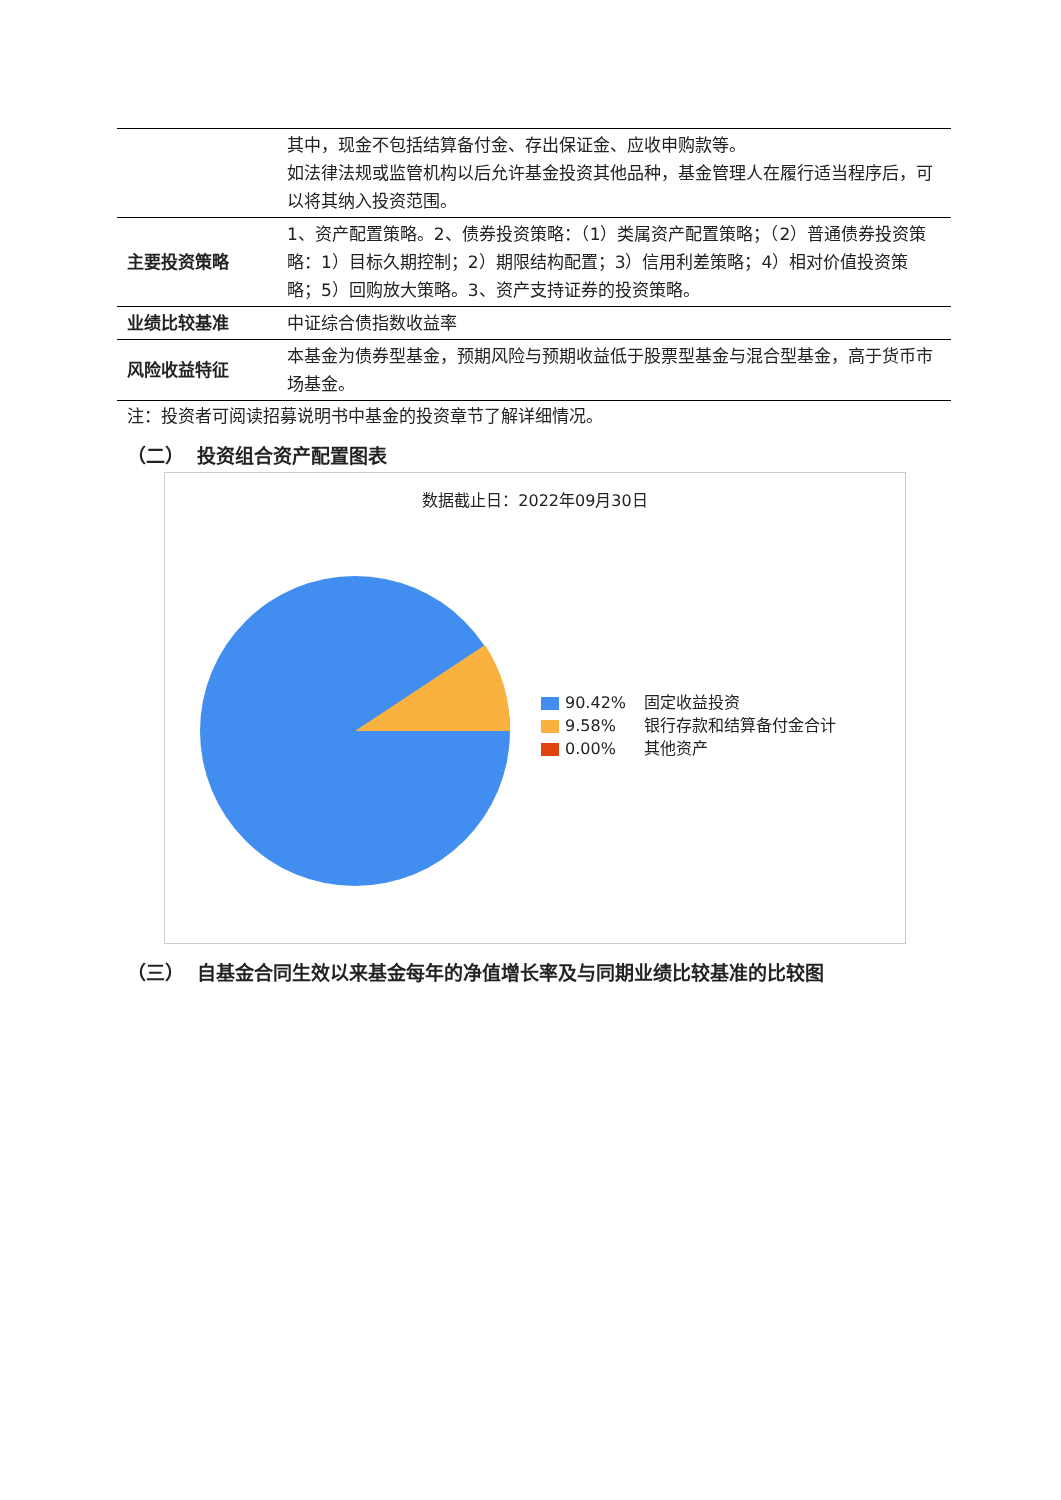| | 其中，现金不包括结算备付金、存出保证金、应收申购款等。 如法律法规或监管机构以后允许基金投资其他品种，基金管理人在履行适当程序后，可以将其纳入投资范围。 |
| 主要投资策略 | 1、资产配置策略。2、债券投资策略：（1）类属资产配置策略；（2）普通债券投资策略：1）目标久期控制；2）期限结构配置；3）信用利差策略；4）相对价值投资策略；5）回购放大策略。3、资产支持证券的投资策略。 |
| 业绩比较基准 | 中证综合债指数收益率 |
| 风险收益特征 | 本基金为债券型基金，预期风险与预期收益低于股票型基金与混合型基金，高于货币市场基金。 |
注：投资者可阅读招募说明书中基金的投资章节了解详细情况。
（二） 投资组合资产配置图表
数据截止日：2022年09月30日
90.42% 固定收益投资
9.58% 银行存款和结算备付金合计
0.00% 其他资产
（三） 自基金合同生效以来基金每年的净值增长率及与同期业绩比较基准的比较图